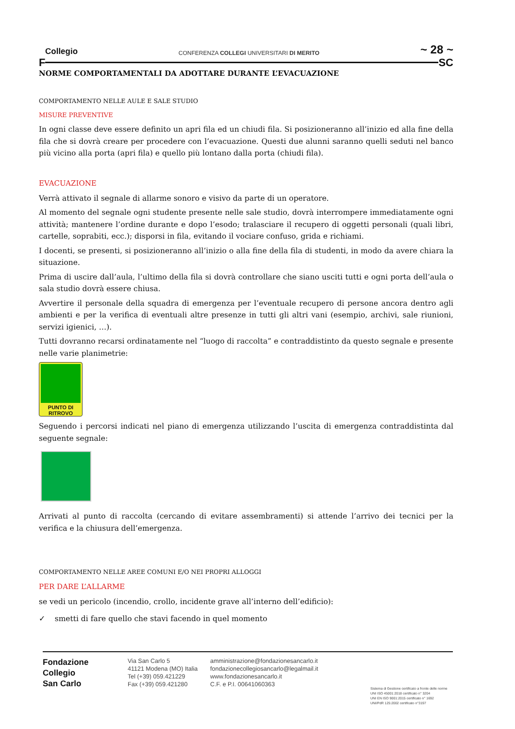Collegio CONFERENZA COLLEGI UNIVERSITARI DI MERITO ~ 28 ~
F SC
NORME COMPORTAMENTALI DA ADOTTARE DURANTE L’EVACUAZIONE
COMPORTAMENTO NELLE AULE E SALE STUDIO
MISURE PREVENTIVE
In ogni classe deve essere definito un apri fila ed un chiudi fila. Si posizioneranno all’inizio ed alla fine della fila che si dovrà creare per procedere con l’evacuazione. Questi due alunni saranno quelli seduti nel banco più vicino alla porta (apri fila) e quello più lontano dalla porta (chiudi fila).
EVACUAZIONE
Verrà attivato il segnale di allarme sonoro e visivo da parte di un operatore.
Al momento del segnale ogni studente presente nelle sale studio, dovrà interrompere immediatamente ogni attività; mantenere l’ordine durante e dopo l’esodo; tralasciare il recupero di oggetti personali (quali libri, cartelle, soprabiti, ecc.); disporsi in fila, evitando il vociare confuso, grida e richiami.
I docenti, se presenti, si posizioneranno all’inizio o alla fine della fila di studenti, in modo da avere chiara la situazione.
Prima di uscire dall’aula, l’ultimo della fila si dovrà controllare che siano usciti tutti e ogni porta dell’aula o sala studio dovrà essere chiusa.
Avvertire il personale della squadra di emergenza per l’eventuale recupero di persone ancora dentro agli ambienti e per la verifica di eventuali altre presenze in tutti gli altri vani (esempio, archivi, sale riunioni, servizi igienici, …).
Tutti dovranno recarsi ordinatamente nel “luogo di raccolta” e contraddistinto da questo segnale e presente nelle varie planimetrie:
PUNTO DI RITROVO
Seguendo i percorsi indicati nel piano di emergenza utilizzando l’uscita di emergenza contraddistinta dal seguente segnale:
Arrivati al punto di raccolta (cercando di evitare assembramenti) si attende l’arrivo dei tecnici per la verifica e la chiusura dell’emergenza.
COMPORTAMENTO NELLE AREE COMUNI E/O NEI PROPRI ALLOGGI
PER DARE L’ALLARME
se vedi un pericolo (incendio, crollo, incidente grave all’interno dell’edificio):
✓ smetti di fare quello che stavi facendo in quel momento
Fondazione
Collegio
San Carlo
Via San Carlo 5
41121 Modena (MO) Italia
Tel (+39) 059.421229
Fax (+39) 059.421280
amministrazione@fondazionesancarlo.it
fondazionecollegiosancarlo@legalmail.it
www.fondazionesancarlo.it
C.F. e P.I. 00641060363
Sistema di Gestione certificato a fronte delle norme
UNI ISO 45001:2018 certificato n° 3204
UNI EN ISO 9001:2015 certificato n° 1692
UNI/PdR 125:2002 certificato n°3197